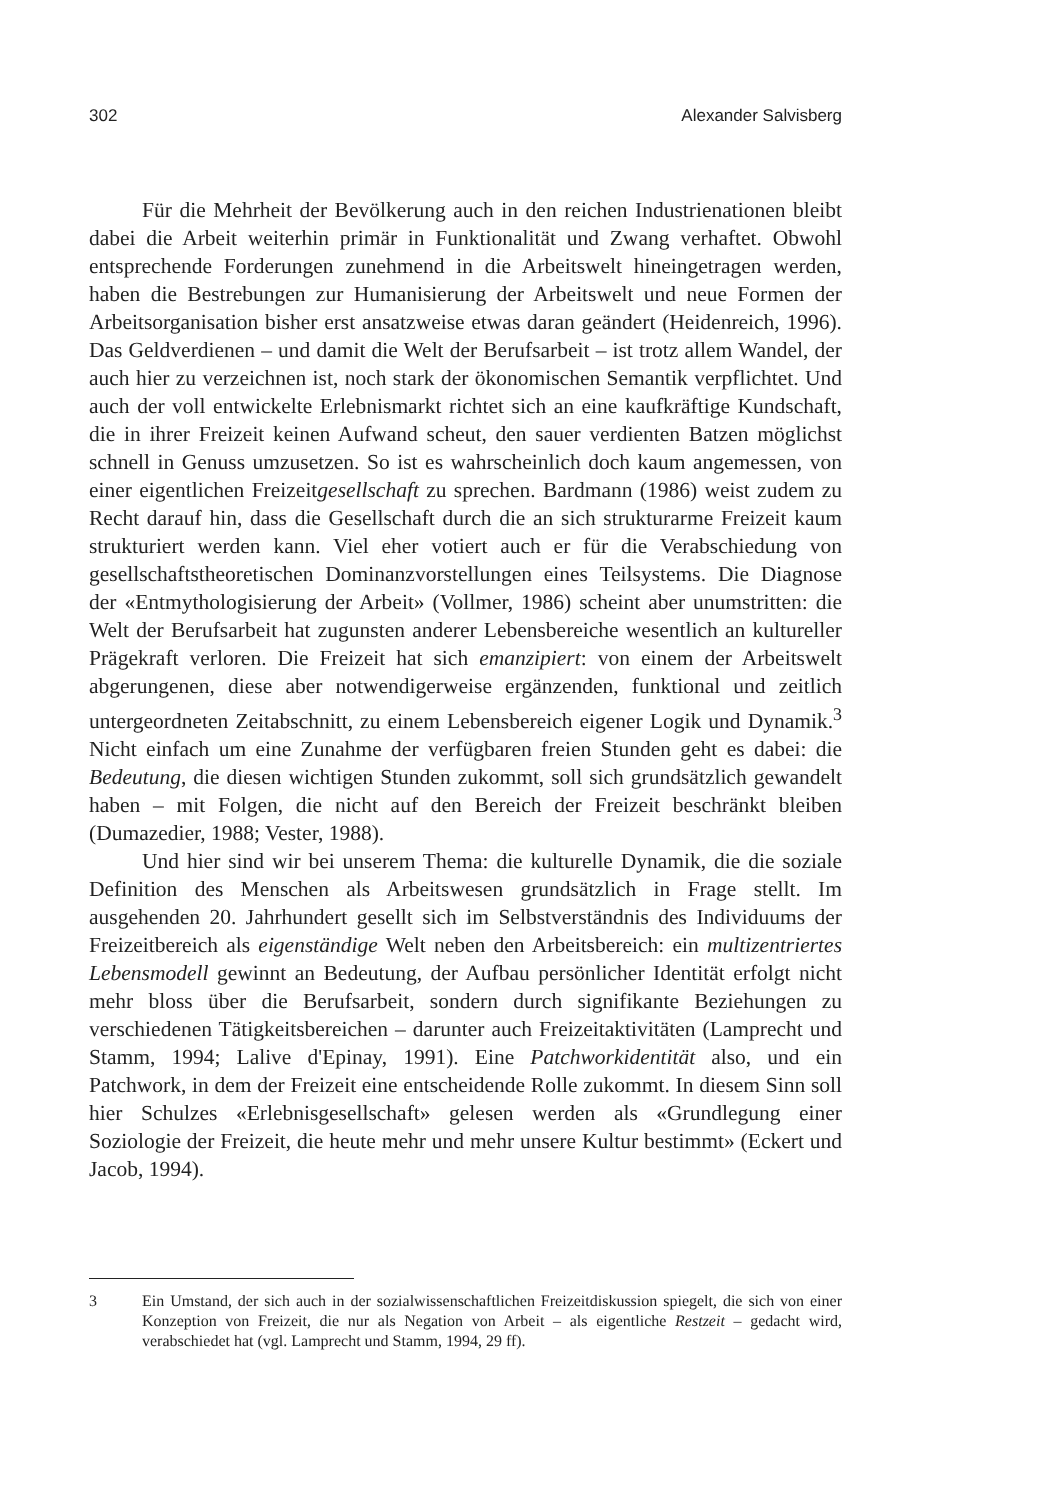302 Alexander Salvisberg
Für die Mehrheit der Bevölkerung auch in den reichen Industrienationen bleibt dabei die Arbeit weiterhin primär in Funktionalität und Zwang verhaftet. Obwohl entsprechende Forderungen zunehmend in die Arbeitswelt hineingetragen werden, haben die Bestrebungen zur Humanisierung der Arbeitswelt und neue Formen der Arbeitsorganisation bisher erst ansatzweise etwas daran geändert (Heidenreich, 1996). Das Geldverdienen – und damit die Welt der Berufsarbeit – ist trotz allem Wandel, der auch hier zu verzeichnen ist, noch stark der ökonomischen Semantik verpflichtet. Und auch der voll entwickelte Erlebnismarkt richtet sich an eine kaufkräftige Kundschaft, die in ihrer Freizeit keinen Aufwand scheut, den sauer verdienten Batzen möglichst schnell in Genuss umzusetzen. So ist es wahrscheinlich doch kaum angemessen, von einer eigentlichen Freizeitgesellschaft zu sprechen. Bardmann (1986) weist zudem zu Recht darauf hin, dass die Gesellschaft durch die an sich strukturarme Freizeit kaum strukturiert werden kann. Viel eher votiert auch er für die Verabschiedung von gesellschaftstheoretischen Dominanzvorstellungen eines Teilsystems. Die Diagnose der «Entmythologisierung der Arbeit» (Vollmer, 1986) scheint aber unumstritten: die Welt der Berufsarbeit hat zugunsten anderer Lebensbereiche wesentlich an kultureller Prägekraft verloren. Die Freizeit hat sich emanzipiert: von einem der Arbeitswelt abgerungenen, diese aber notwendigerweise ergänzenden, funktional und zeitlich untergeordneten Zeitabschnitt, zu einem Lebensbereich eigener Logik und Dynamik.<sup>3</sup> Nicht einfach um eine Zunahme der verfügbaren freien Stunden geht es dabei: die Bedeutung, die diesen wichtigen Stunden zukommt, soll sich grundsätzlich gewandelt haben – mit Folgen, die nicht auf den Bereich der Freizeit beschränkt bleiben (Dumazedier, 1988; Vester, 1988).
Und hier sind wir bei unserem Thema: die kulturelle Dynamik, die die soziale Definition des Menschen als Arbeitswesen grundsätzlich in Frage stellt. Im ausgehenden 20. Jahrhundert gesellt sich im Selbstverständnis des Individuums der Freizeitbereich als eigenständige Welt neben den Arbeitsbereich: ein multizentriertes Lebensmodell gewinnt an Bedeutung, der Aufbau persönlicher Identität erfolgt nicht mehr bloss über die Berufsarbeit, sondern durch signifikante Beziehungen zu verschiedenen Tätigkeitsbereichen – darunter auch Freizeitaktivitäten (Lamprecht und Stamm, 1994; Lalive d'Epinay, 1991). Eine Patchworkidentität also, und ein Patchwork, in dem der Freizeit eine entscheidende Rolle zukommt. In diesem Sinn soll hier Schulzes «Erlebnisgesellschaft» gelesen werden als «Grundlegung einer Soziologie der Freizeit, die heute mehr und mehr unsere Kultur bestimmt» (Eckert und Jacob, 1994).
3 Ein Umstand, der sich auch in der sozialwissenschaftlichen Freizeitdiskussion spiegelt, die sich von einer Konzeption von Freizeit, die nur als Negation von Arbeit – als eigentliche Restzeit – gedacht wird, verabschiedet hat (vgl. Lamprecht und Stamm, 1994, 29 ff).